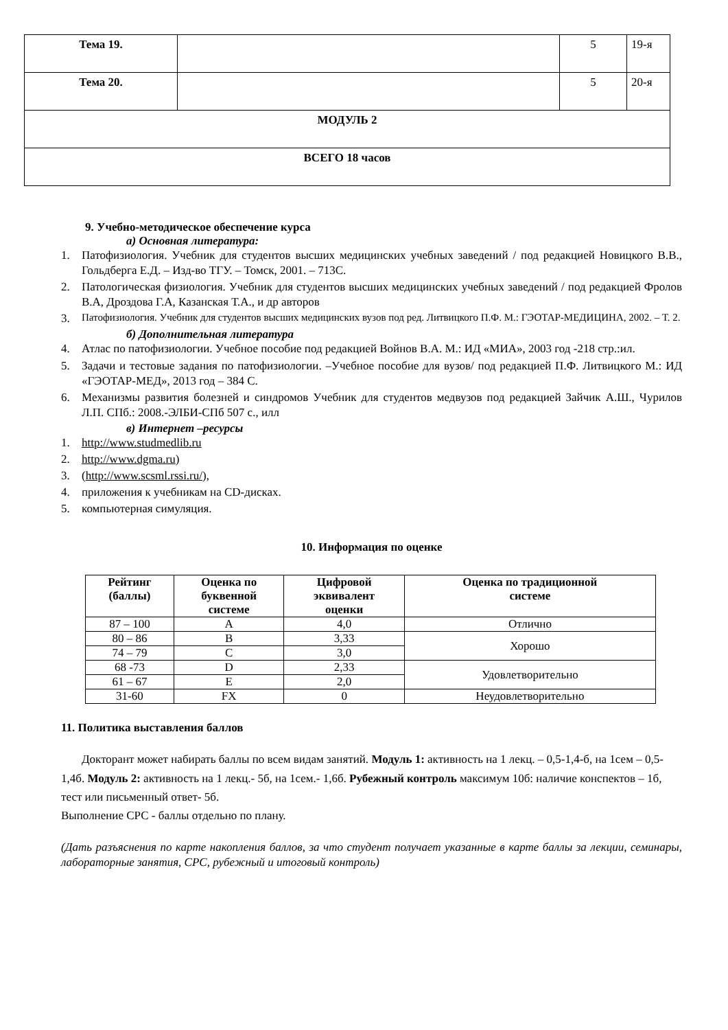| Тема 19. | | 5 | 19-я |
| Тема 20. | | 5 | 20-я |
| МОДУЛЬ 2 | | | |
| ВСЕГО 18 часов | | | |
9. Учебно-методическое обеспечение курса
а) Основная литература:
1. Патофизиология. Учебник для студентов высших медицинских учебных заведений / под редакцией Новицкого В.В., Гольдберга Е.Д. – Изд-во ТГУ. – Томск, 2001. – 713С.
2. Патологическая физиология. Учебник для студентов высших медицинских учебных заведений / под редакцией Фролов В.А, Дроздова Г.А, Казанская Т.А., и др авторов
3. Патофизиология. Учебник для студентов высших медицинских вузов под ред. Литвицкого П.Ф. М.: ГЭОТАР-МЕДИЦИНА, 2002. – Т. 2.
б) Дополнительная литература
4. Атлас по патофизиологии. Учебное пособие под редакцией Войнов В.А. М.: ИД «МИА», 2003 год -218 стр.:ил.
5. Задачи и тестовые задания по патофизиологии. –Учебное пособие для вузов/ под редакцией П.Ф. Литвицкого М.: ИД «ГЭОТАР-МЕД», 2013 год – 384 С.
6. Механизмы развития болезней и синдромов Учебник для студентов медвузов под редакцией Зайчик А.Ш., Чурилов Л.П. СПб.: 2008.-ЭЛБИ-СПб 507 с., илл
в) Интернет –ресурсы
1. http://www.studmedlib.ru
2. http://www.dgma.ru)
3. (http://www.scsml.rssi.ru/),
4. приложения к учебникам на CD-дисках.
5. компьютерная симуляция.
10. Информация по оценке
| Рейтинг (баллы) | Оценка по буквенной системе | Цифровой эквивалент оценки | Оценка по традиционной системе |
| --- | --- | --- | --- |
| 87 – 100 | A | 4,0 | Отлично |
| 80 – 86 | B | 3,33 | Хорошо |
| 74 – 79 | C | 3,0 | |
| 68 -73 | D | 2,33 | Удовлетворительно |
| 61 – 67 | E | 2,0 | |
| 31-60 | FX | 0 | Неудовлетворительно |
11. Политика выставления баллов
Докторант может набирать баллы по всем видам занятий. Модуль 1: активность на 1 лекц. – 0,5-1,4-б, на 1сем – 0,5-1,4б. Модуль 2: активность на 1 лекц.- 5б, на 1сем.- 1,6б. Рубежный контроль максимум 10б: наличие конспектов – 1б, тест или письменный ответ- 5б.
Выполнение СРС - баллы отдельно по плану.
(Дать разъяснения по карте накопления баллов, за что студент получает указанные в карте баллы за лекции, семинары, лабораторные занятия, СРС, рубежный и итоговый контроль)